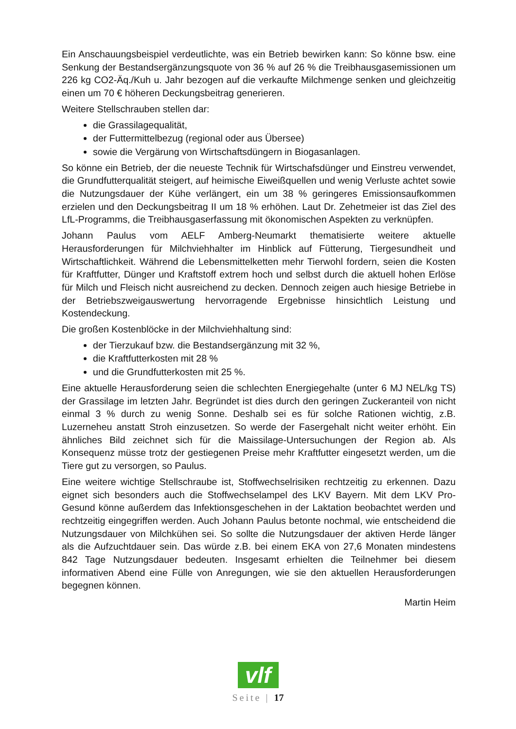Ein Anschauungsbeispiel verdeutlichte, was ein Betrieb bewirken kann: So könne bsw. eine Senkung der Bestandsergänzungsquote von 36 % auf 26 % die Treibhausgas­emissionen um 226 kg CO2-Äq./Kuh u. Jahr bezogen auf die verkaufte Milchmenge senken und gleichzeitig einen um 70 € höheren Deckungsbeitrag generieren.
Weitere Stellschrauben stellen dar:
die Grassilagequalität,
der Futtermittelbezug (regional oder aus Übersee)
sowie die Vergärung von Wirtschaftsdüngern in Biogasanlagen.
So könne ein Betrieb, der die neueste Technik für Wirtschafsdünger und Einstreu verwendet, die Grundfutterqualität steigert, auf heimische Eiweißquellen und wenig Verluste achtet sowie die Nutzungsdauer der Kühe verlängert, ein um 38 % geringeres Emissionsaufkommen erzielen und den Deckungsbeitrag II um 18 % erhöhen. Laut Dr. Zehetmeier ist das Ziel des LfL-Programms, die Treibhausgaserfassung mit ökonomischen Aspekten zu verknüpfen.
Johann Paulus vom AELF Amberg-Neumarkt thematisierte weitere aktuelle Herausforderungen für Milchviehhalter im Hinblick auf Fütterung, Tiergesundheit und Wirtschaftlichkeit. Während die Lebensmittelketten mehr Tierwohl fordern, seien die Kosten für Kraftfutter, Dünger und Kraftstoff extrem hoch und selbst durch die aktuell hohen Erlöse für Milch und Fleisch nicht ausreichend zu decken. Dennoch zeigen auch hiesige Betriebe in der Betriebszweigauswertung hervorragende Ergebnisse hinsichtlich Leistung und Kostendeckung.
Die großen Kostenblöcke in der Milchviehhaltung sind:
der Tierzukauf bzw. die Bestandsergänzung mit 32 %,
die Kraftfutterkosten mit 28 %
und die Grundfutterkosten mit 25 %.
Eine aktuelle Herausforderung seien die schlechten Energiegehalte (unter 6 MJ NEL/kg TS) der Grassilage im letzten Jahr. Begründet ist dies durch den geringen Zuckeranteil von nicht einmal 3 % durch zu wenig Sonne. Deshalb sei es für solche Rationen wichtig, z.B. Luzerneheu anstatt Stroh einzusetzen. So werde der Fasergehalt nicht weiter erhöht. Ein ähnliches Bild zeichnet sich für die Maissilage-Untersuchungen der Region ab. Als Konsequenz müsse trotz der gestiegenen Preise mehr Kraftfutter eingesetzt werden, um die Tiere gut zu versorgen, so Paulus.
Eine weitere wichtige Stellschraube ist, Stoffwechselrisiken rechtzeitig zu erkennen. Dazu eignet sich besonders auch die Stoffwechselampel des LKV Bayern. Mit dem LKV Pro-Gesund könne außerdem das Infektionsgeschehen in der Laktation beobachtet werden und rechtzeitig eingegriffen werden. Auch Johann Paulus betonte nochmal, wie entscheidend die Nutzungsdauer von Milchkühen sei. So sollte die Nutzungsdauer der aktiven Herde länger als die Aufzuchtdauer sein. Das würde z.B. bei einem EKA von 27,6 Monaten mindestens 842 Tage Nutzungsdauer bedeuten. Insgesamt erhielten die Teilnehmer bei diesem informativen Abend eine Fülle von Anregungen, wie sie den aktuellen Herausforderungen begegnen können.
Martin Heim
vlf
Seite | 17